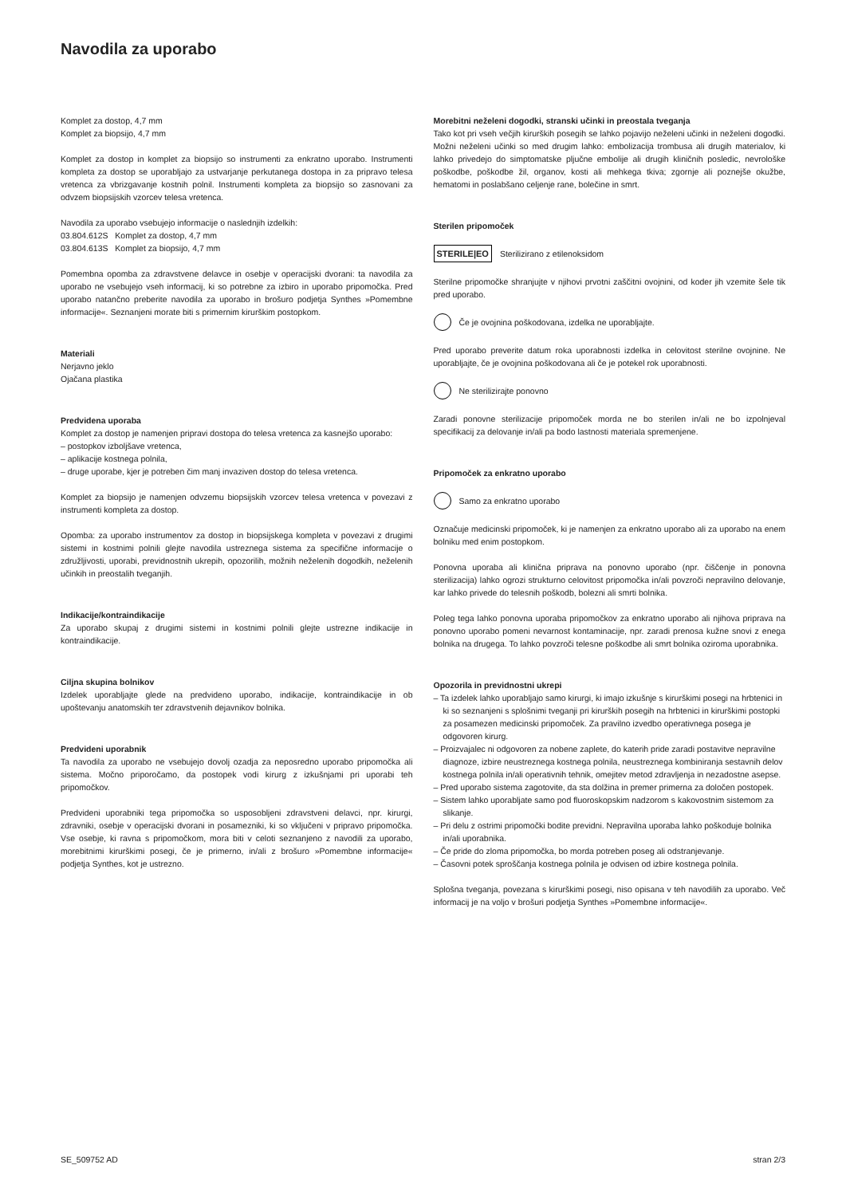Navodila za uporabo
Komplet za dostop, 4,7 mm
Komplet za biopsijo, 4,7 mm
Komplet za dostop in komplet za biopsijo so instrumenti za enkratno uporabo. Instrumenti kompleta za dostop se uporabljajo za ustvarjanje perkutanega dostopa in za pripravo telesa vretenca za vbrizgavanje kostnih polnil. Instrumenti kompleta za biopsijo so zasnovani za odvzem biopsijskih vzorcev telesa vretenca.
Navodila za uporabo vsebujejo informacije o naslednjih izdelkih:
03.804.612S Komplet za dostop, 4,7 mm
03.804.613S Komplet za biopsijo, 4,7 mm
Pomembna opomba za zdravstvene delavce in osebje v operacijski dvorani: ta navodila za uporabo ne vsebujejo vseh informacij, ki so potrebne za izbiro in uporabo pripomočka. Pred uporabo natančno preberite navodila za uporabo in brošuro podjetja Synthes »Pomembne informacije«. Seznanjeni morate biti s primernim kirurškim postopkom.
Materiali
Nerjavno jeklo
Ojačana plastika
Predvidena uporaba
Komplet za dostop je namenjen pripravi dostopa do telesa vretenca za kasnejšo uporabo:
– postopkov izboljšave vretenca,
– aplikacije kostnega polnila,
– druge uporabe, kjer je potreben čim manj invaziven dostop do telesa vretenca.
Komplet za biopsijo je namenjen odvzemu biopsijskih vzorcev telesa vretenca v povezavi z instrumenti kompleta za dostop.
Opomba: za uporabo instrumentov za dostop in biopsijskega kompleta v povezavi z drugimi sistemi in kostnimi polnili glejte navodila ustreznega sistema za specifične informacije o združljivosti, uporabi, previdnostnih ukrepih, opozorilih, možnih neželenih dogodkih, neželenih učinkih in preostalih tveganjih.
Indikacije/kontraindikacije
Za uporabo skupaj z drugimi sistemi in kostnimi polnili glejte ustrezne indikacije in kontraindikacije.
Ciljna skupina bolnikov
Izdelek uporabljajte glede na predvideno uporabo, indikacije, kontraindikacije in ob upoštevanju anatomskih ter zdravstvenih dejavnikov bolnika.
Predvideni uporabnik
Ta navodila za uporabo ne vsebujejo dovolj ozadja za neposredno uporabo pripomočka ali sistema. Močno priporočamo, da postopek vodi kirurg z izkušnjami pri uporabi teh pripomočkov.
Predvideni uporabniki tega pripomočka so usposobljeni zdravstveni delavci, npr. kirurgi, zdravniki, osebje v operacijski dvorani in posamezniki, ki so vključeni v pripravo pripomočka. Vse osebje, ki ravna s pripomočkom, mora biti v celoti seznanjeno z navodili za uporabo, morebitnimi kirurškimi posegi, če je primerno, in/ali z brošuro »Pomembne informacije« podjetja Synthes, kot je ustrezno.
Morebitni neželeni dogodki, stranski učinki in preostala tveganja
Tako kot pri vseh večjih kirurških posegih se lahko pojavijo neželeni učinki in neželeni dogodki. Možni neželeni učinki so med drugim lahko: embolizacija trombusa ali drugih materialov, ki lahko privedejo do simptomatske pljučne embolije ali drugih kliničnih posledic, nevrološke poškodbe, poškodbe žil, organov, kosti ali mehkega tkiva; zgornje ali poznejše okužbe, hematomi in poslabšano celjenje rane, bolečine in smrt.
Sterilen pripomoček
STERILE|EO Sterilizirano z etilenoksidom
Sterilne pripomočke shranjujte v njihovi prvotni zaščitni ovojnini, od koder jih vzemite šele tik pred uporabo.
Če je ovojnina poškodovana, izdelka ne uporabljajte.
Pred uporabo preverite datum roka uporabnosti izdelka in celovitost sterilne ovojnine. Ne uporabljajte, če je ovojnina poškodovana ali če je potekel rok uporabnosti.
Ne sterilizirajte ponovno
Zaradi ponovne sterilizacije pripomoček morda ne bo sterilen in/ali ne bo izpolnjeval specifikacij za delovanje in/ali pa bodo lastnosti materiala spremenjene.
Pripomoček za enkratno uporabo
Samo za enkratno uporabo
Označuje medicinski pripomoček, ki je namenjen za enkratno uporabo ali za uporabo na enem bolniku med enim postopkom.
Ponovna uporaba ali klinična priprava na ponovno uporabo (npr. čiščenje in ponovna sterilizacija) lahko ogrozi strukturno celovitost pripomočka in/ali povzroči nepravilno delovanje, kar lahko privede do telesnih poškodb, bolezni ali smrti bolnika.
Poleg tega lahko ponovna uporaba pripomočkov za enkratno uporabo ali njihova priprava na ponovno uporabo pomeni nevarnost kontaminacije, npr. zaradi prenosa kužne snovi z enega bolnika na drugega. To lahko povzroči telesne poškodbe ali smrt bolnika oziroma uporabnika.
Opozorila in previdnostni ukrepi
– Ta izdelek lahko uporabljajo samo kirurgi, ki imajo izkušnje s kirurškimi posegi na hrbtenici in ki so seznanjeni s splošnimi tveganji pri kirurških posegih na hrbtenici in kirurškimi postopki za posamezen medicinski pripomoček. Za pravilno izvedbo operativnega posega je odgovoren kirurg.
– Proizvajalec ni odgovoren za nobene zaplete, do katerih pride zaradi postavitve nepravilne diagnoze, izbire neustreznega kostnega polnila, neustreznega kombiniranja sestavnih delov kostnega polnila in/ali operativnih tehnik, omejitev metod zdravljenja in nezadostne asepse.
– Pred uporabo sistema zagotovite, da sta dolžina in premer primerna za določen postopek.
– Sistem lahko uporabljate samo pod fluoroskopskim nadzorom s kakovostnim sistemom za slikanje.
– Pri delu z ostrimi pripomočki bodite previdni. Nepravilna uporaba lahko poškoduje bolnika in/ali uporabnika.
– Če pride do zloma pripomočka, bo morda potreben poseg ali odstranjevanje.
– Časovni potek sproščanja kostnega polnila je odvisen od izbire kostnega polnila.
Splošna tveganja, povezana s kirurškimi posegi, niso opisana v teh navodilih za uporabo. Več informacij je na voljo v brošuri podjetja Synthes »Pomembne informacije«.
SE_509752 AD stran 2/3